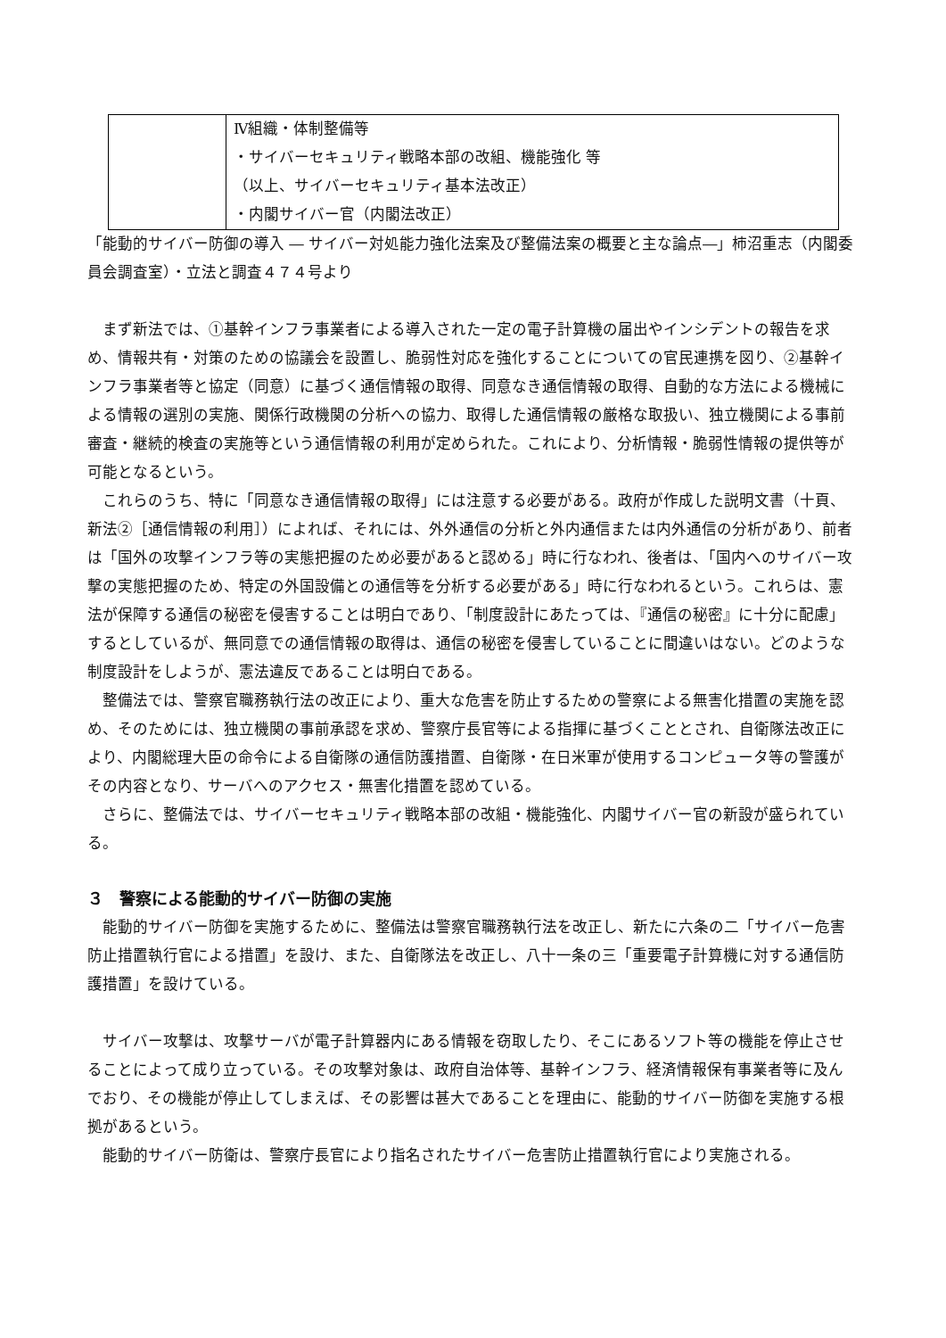| | Ⅳ組織・体制整備等 ・サイバーセキュリティ戦略本部の改組、機能強化 等 （以上、サイバーセキュリティ基本法改正） ・内閣サイバー官（内閣法改正） |
「能動的サイバー防御の導入 ― サイバー対処能力強化法案及び整備法案の概要と主な論点―」柿沼重志（内閣委員会調査室）・立法と調査４７４号より
まず新法では、①基幹インフラ事業者による導入された一定の電子計算機の届出やインシデントの報告を求め、情報共有・対策のための協議会を設置し、脆弱性対応を強化することについての官民連携を図り、②基幹インフラ事業者等と協定（同意）に基づく通信情報の取得、同意なき通信情報の取得、自動的な方法による機械による情報の選別の実施、関係行政機関の分析への協力、取得した通信情報の厳格な取扱い、独立機関による事前審査・継続的検査の実施等という通信情報の利用が定められた。これにより、分析情報・脆弱性情報の提供等が可能となるという。
これらのうち、特に「同意なき通信情報の取得」には注意する必要がある。政府が作成した説明文書（十頁、新法②［通信情報の利用］）によれば、それには、外外通信の分析と外内通信または内外通信の分析があり、前者は「国外の攻撃インフラ等の実態把握のため必要があると認める」時に行なわれ、後者は、「国内へのサイバー攻撃の実態把握のため、特定の外国設備との通信等を分析する必要がある」時に行なわれるという。これらは、憲法が保障する通信の秘密を侵害することは明白であり、「制度設計にあたっては、『通信の秘密』に十分に配慮」するとしているが、無同意での通信情報の取得は、通信の秘密を侵害していることに間違いはない。どのような制度設計をしようが、憲法違反であることは明白である。
整備法では、警察官職務執行法の改正により、重大な危害を防止するための警察による無害化措置の実施を認め、そのためには、独立機関の事前承認を求め、警察庁長官等による指揮に基づくこととされ、自衛隊法改正により、内閣総理大臣の命令による自衛隊の通信防護措置、自衛隊・在日米軍が使用するコンピュータ等の警護がその内容となり、サーバへのアクセス・無害化措置を認めている。
さらに、整備法では、サイバーセキュリティ戦略本部の改組・機能強化、内閣サイバー官の新設が盛られている。
３　警察による能動的サイバー防御の実施
能動的サイバー防御を実施するために、整備法は警察官職務執行法を改正し、新たに六条の二「サイバー危害防止措置執行官による措置」を設け、また、自衛隊法を改正し、八十一条の三「重要電子計算機に対する通信防護措置」を設けている。
サイバー攻撃は、攻撃サーバが電子計算器内にある情報を窃取したり、そこにあるソフト等の機能を停止させることによって成り立っている。その攻撃対象は、政府自治体等、基幹インフラ、経済情報保有事業者等に及んでおり、その機能が停止してしまえば、その影響は甚大であることを理由に、能動的サイバー防御を実施する根拠があるという。
能動的サイバー防衛は、警察庁長官により指名されたサイバー危害防止措置執行官により実施される。